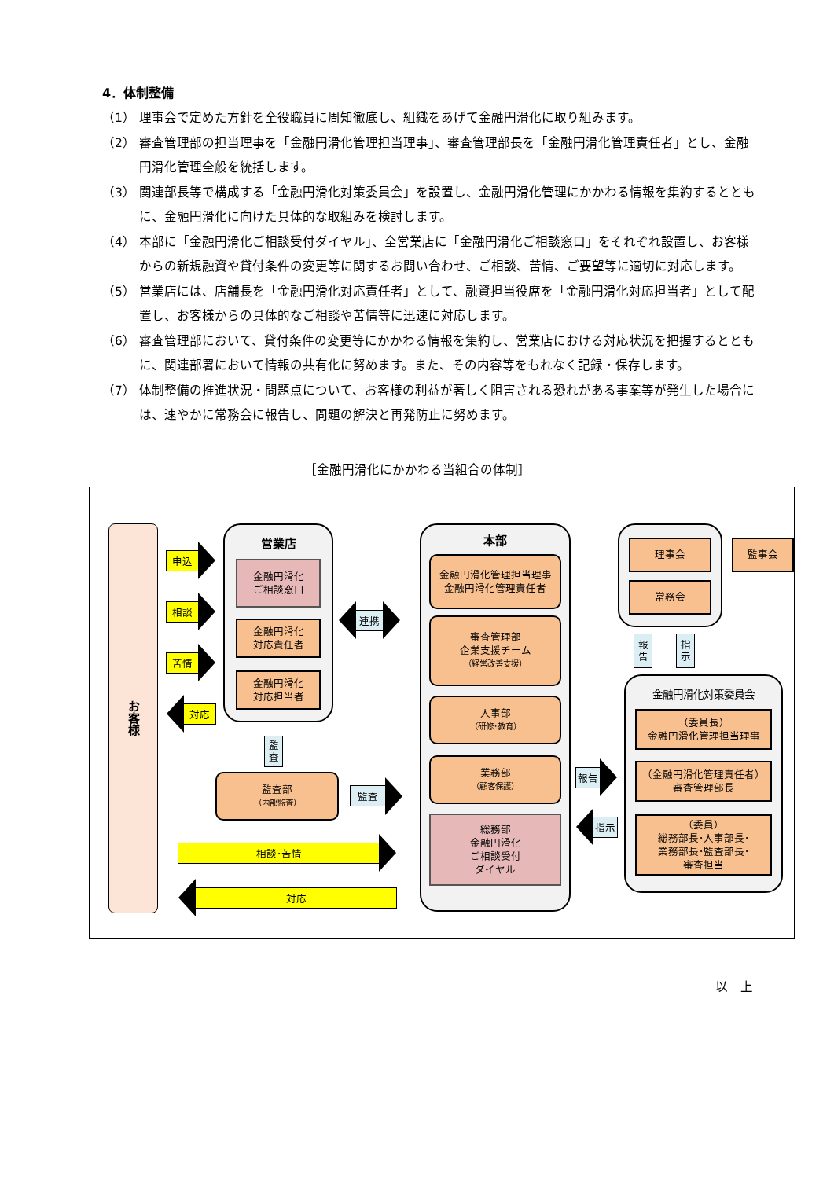4．体制整備
（1） 理事会で定めた方針を全役職員に周知徹底し、組織をあげて金融円滑化に取り組みます。
（2） 審査管理部の担当理事を「金融円滑化管理担当理事」、審査管理部長を「金融円滑化管理責任者」とし、金融円滑化管理全般を統括します。
（3） 関連部長等で構成する「金融円滑化対策委員会」を設置し、金融円滑化管理にかかわる情報を集約するとともに、金融円滑化に向けた具体的な取組みを検討します。
（4） 本部に「金融円滑化ご相談受付ダイヤル」、全営業店に「金融円滑化ご相談窓口」をそれぞれ設置し、お客様からの新規融資や貸付条件の変更等に関するお問い合わせ、ご相談、苦情、ご要望等に適切に対応します。
（5） 営業店には、店舗長を「金融円滑化対応責任者」として、融資担当役席を「金融円滑化対応担当者」として配置し、お客様からの具体的なご相談や苦情等に迅速に対応します。
（6） 審査管理部において、貸付条件の変更等にかかわる情報を集約し、営業店における対応状況を把握するとともに、関連部署において情報の共有化に努めます。また、その内容等をもれなく記録・保存します。
（7） 体制整備の推進状況・問題点について、お客様の利益が著しく阻害される恐れがある事案等が発生した場合には、速やかに常務会に報告し、問題の解決と再発防止に努めます。
［金融円滑化にかかわる当組合の体制］
お客様
申込 相談 苦情 対応
営業店
金融円滑化
ご相談窓口
金融円滑化
対応責任者
金融円滑化
対応担当者
連携
監
査
監査部
（内部監査）
監査
相談･苦情 対応
本部
金融円滑化管理担当理事
金融円滑化管理責任者
審査管理部
企業支援チーム
（経営改善支援）
人事部
（研修･教育）
業務部
（顧客保護）
総務部
金融円滑化
ご相談受付
ダイヤル
報告 指示
理事会
常務会
監事会
報
告
指
示
金融円滑化対策委員会
（委員長）
金融円滑化管理担当理事
（金融円滑化管理責任者）
審査管理部長
（委員）
総務部長･人事部長･
業務部長･監査部長･
審査担当
以　上